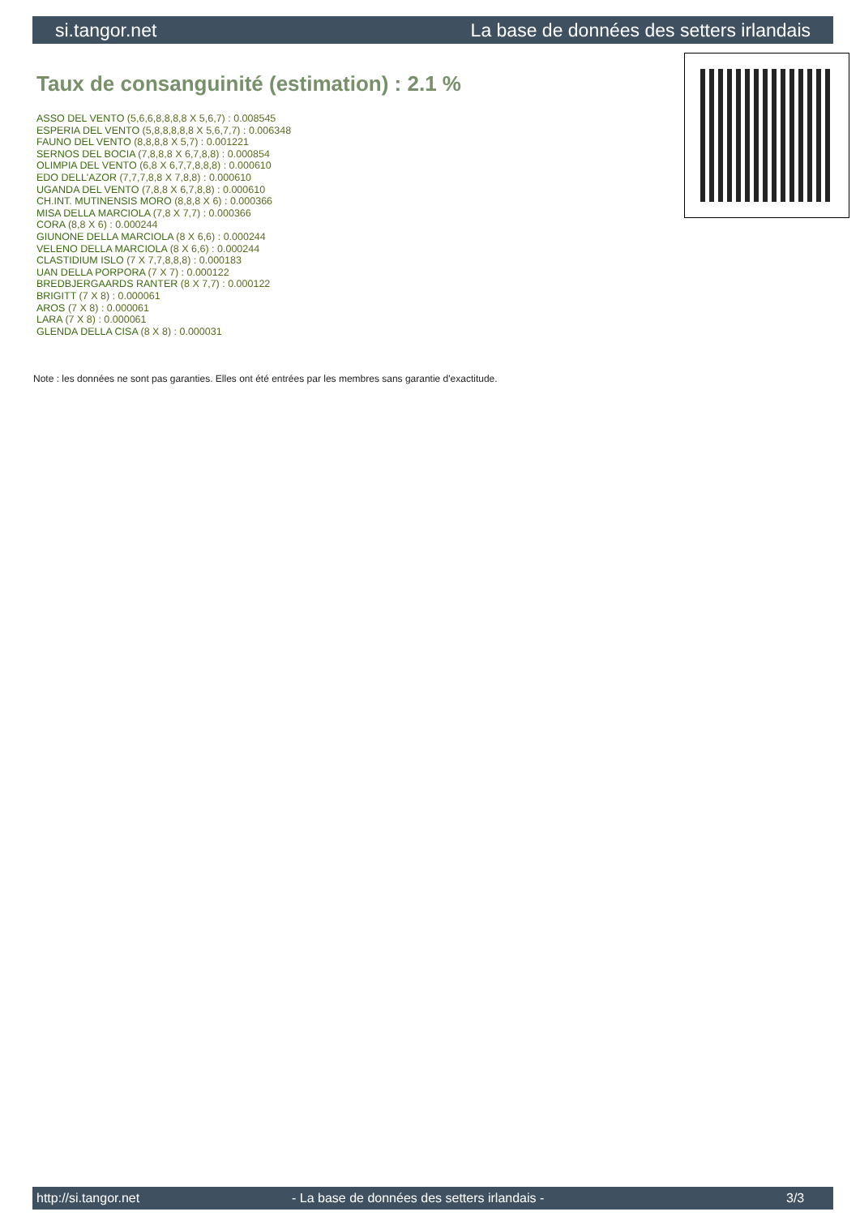si.tangor.net La base de données des setters irlandais
Taux de consanguinité (estimation) : 2.1 %
ASSO DEL VENTO (5,6,6,8,8,8,8 X 5,6,7) : 0.008545
ESPERIA DEL VENTO (5,8,8,8,8,8 X 5,6,7,7) : 0.006348
FAUNO DEL VENTO (8,8,8,8 X 5,7) : 0.001221
SERNOS DEL BOCIA (7,8,8,8 X 6,7,8,8) : 0.000854
OLIMPIA DEL VENTO (6,8 X 6,7,7,8,8,8) : 0.000610
EDO DELL'AZOR (7,7,7,8,8 X 7,8,8) : 0.000610
UGANDA DEL VENTO (7,8,8 X 6,7,8,8) : 0.000610
CH.INT. MUTINENSIS MORO (8,8,8 X 6) : 0.000366
MISA DELLA MARCIOLA (7,8 X 7,7) : 0.000366
CORA (8,8 X 6) : 0.000244
GIUNONE DELLA MARCIOLA (8 X 6,6) : 0.000244
VELENO DELLA MARCIOLA (8 X 6,6) : 0.000244
CLASTIDIUM ISLO (7 X 7,7,8,8,8) : 0.000183
UAN DELLA PORPORA (7 X 7) : 0.000122
BREDBJERGAARDS RANTER (8 X 7,7) : 0.000122
BRIGITT (7 X 8) : 0.000061
AROS (7 X 8) : 0.000061
LARA (7 X 8) : 0.000061
GLENDA DELLA CISA (8 X 8) : 0.000031
Note : les données ne sont pas garanties. Elles ont été entrées par les membres sans garantie d'exactitude.
http://si.tangor.net - La base de données des setters irlandais - 3/3